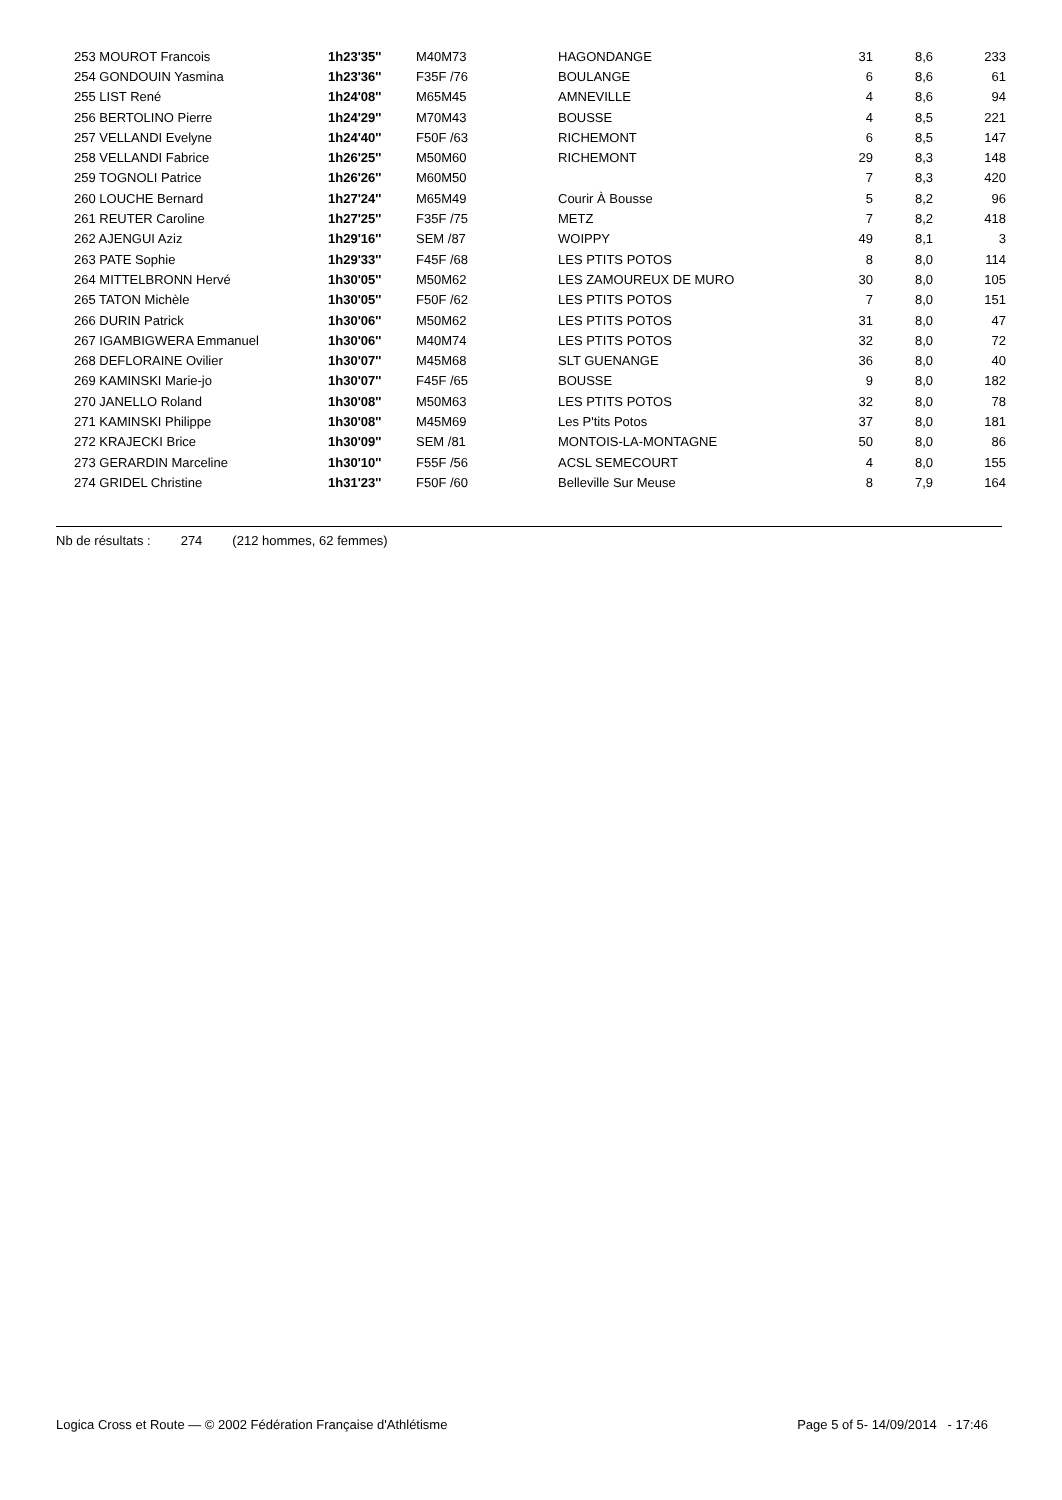| | 253 MOUROT Francois | 1h23'35'' | M40M73 | HAGONDANGE | 31 | 8,6 | 233 |
| | 254 GONDOUIN Yasmina | 1h23'36'' | F35F /76 | BOULANGE | 6 | 8,6 | 61 |
| | 255 LIST René | 1h24'08'' | M65M45 | AMNEVILLE | 4 | 8,6 | 94 |
| | 256 BERTOLINO Pierre | 1h24'29'' | M70M43 | BOUSSE | 4 | 8,5 | 221 |
| | 257 VELLANDI Evelyne | 1h24'40'' | F50F /63 | RICHEMONT | 6 | 8,5 | 147 |
| | 258 VELLANDI Fabrice | 1h26'25'' | M50M60 | RICHEMONT | 29 | 8,3 | 148 |
| | 259 TOGNOLI Patrice | 1h26'26'' | M60M50 | | 7 | 8,3 | 420 |
| | 260 LOUCHE Bernard | 1h27'24'' | M65M49 | Courir À Bousse | 5 | 8,2 | 96 |
| | 261 REUTER Caroline | 1h27'25'' | F35F /75 | METZ | 7 | 8,2 | 418 |
| | 262 AJENGUI Aziz | 1h29'16'' | SEM /87 | WOIPPY | 49 | 8,1 | 3 |
| | 263 PATE Sophie | 1h29'33'' | F45F /68 | LES PTITS POTOS | 8 | 8,0 | 114 |
| | 264 MITTELBRONN Hervé | 1h30'05'' | M50M62 | LES ZAMOUREUX DE MURO | 30 | 8,0 | 105 |
| | 265 TATON Michèle | 1h30'05'' | F50F /62 | LES PTITS POTOS | 7 | 8,0 | 151 |
| | 266 DURIN Patrick | 1h30'06'' | M50M62 | LES PTITS POTOS | 31 | 8,0 | 47 |
| | 267 IGAMBIGWERA Emmanuel | 1h30'06'' | M40M74 | LES PTITS POTOS | 32 | 8,0 | 72 |
| | 268 DEFLORAINE Ovilier | 1h30'07'' | M45M68 | SLT GUENANGE | 36 | 8,0 | 40 |
| | 269 KAMINSKI Marie-jo | 1h30'07'' | F45F /65 | BOUSSE | 9 | 8,0 | 182 |
| | 270 JANELLO Roland | 1h30'08'' | M50M63 | LES PTITS POTOS | 32 | 8,0 | 78 |
| | 271 KAMINSKI Philippe | 1h30'08'' | M45M69 | Les P'tits Potos | 37 | 8,0 | 181 |
| | 272 KRAJECKI Brice | 1h30'09'' | SEM /81 | MONTOIS-LA-MONTAGNE | 50 | 8,0 | 86 |
| | 273 GERARDIN Marceline | 1h30'10'' | F55F /56 | ACSL SEMECOURT | 4 | 8,0 | 155 |
| | 274 GRIDEL Christine | 1h31'23'' | F50F /60 | Belleville Sur Meuse | 8 | 7,9 | 164 |
Nb de résultats : 274 (212 hommes, 62 femmes)
Logica Cross et Route — © 2002 Fédération Française d'Athlétisme Page 5 of 5- 14/09/2014 - 17:46